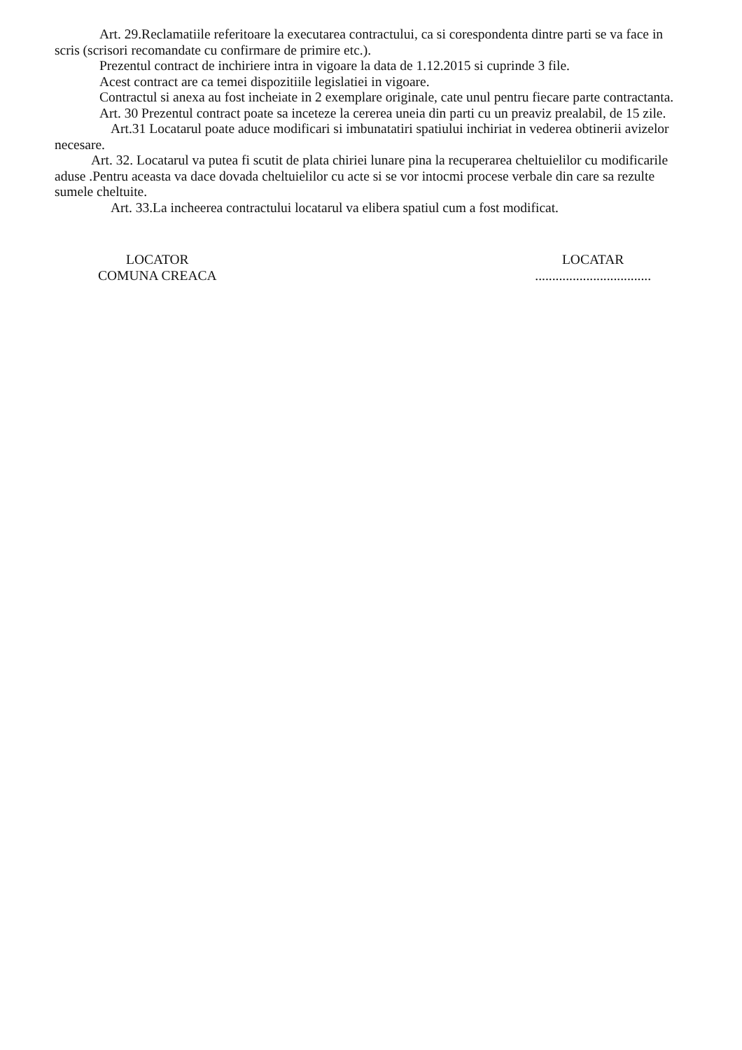Art. 29.Reclamatiile referitoare la executarea contractului, ca si corespondenta dintre parti se va face in scris (scrisori recomandate cu confirmare de primire etc.).
Prezentul contract de inchiriere intra in vigoare la data de 1.12.2015 si cuprinde 3 file.
Acest contract are ca temei dispozitiile legislatiei in vigoare.
Contractul si anexa au fost incheiate in 2 exemplare originale, cate unul pentru fiecare parte contractanta.
Art. 30 Prezentul contract poate sa inceteze la cererea uneia din parti cu un preaviz prealabil, de 15 zile.
Art.31 Locatarul poate aduce modificari si imbunatatiri spatiului inchiriat in vederea obtinerii avizelor necesare.
Art. 32. Locatarul va putea fi scutit de plata chiriei lunare pina la recuperarea cheltuielilor cu modificarile aduse .Pentru aceasta va dace dovada cheltuielilor cu acte si se vor intocmi procese verbale din care sa rezulte sumele cheltuite.
Art. 33.La incheerea contractului locatarul va elibera spatiul cum a fost modificat.
LOCATOR
COMUNA CREACA
LOCATAR
..................................